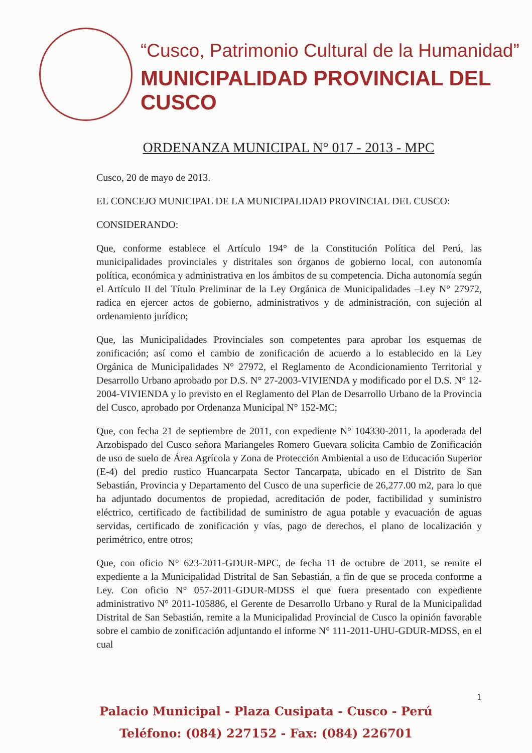“Cusco, Patrimonio Cultural de la Humanidad”
MUNICIPALIDAD PROVINCIAL DEL CUSCO
ORDENANZA MUNICIPAL N° 017 - 2013 - MPC
Cusco, 20 de mayo de 2013.
EL CONCEJO MUNICIPAL DE LA MUNICIPALIDAD PROVINCIAL DEL CUSCO:
CONSIDERANDO:
Que, conforme establece el Artículo 194° de la Constitución Política del Perú, las municipalidades provinciales y distritales son órganos de gobierno local, con autonomía política, económica y administrativa en los ámbitos de su competencia. Dicha autonomía según el Artículo II del Título Preliminar de la Ley Orgánica de Municipalidades –Ley N° 27972, radica en ejercer actos de gobierno, administrativos y de administración, con sujeción al ordenamiento jurídico;
Que, las Municipalidades Provinciales son competentes para aprobar los esquemas de zonificación; así como el cambio de zonificación de acuerdo a lo establecido en la Ley Orgánica de Municipalidades N° 27972, el Reglamento de Acondicionamiento Territorial y Desarrollo Urbano aprobado por D.S. N° 27-2003-VIVIENDA y modificado por el D.S. N° 12-2004-VIVIENDA y lo previsto en el Reglamento del Plan de Desarrollo Urbano de la Provincia del Cusco, aprobado por Ordenanza Municipal N° 152-MC;
Que, con fecha 21 de septiembre de 2011, con expediente N° 104330-2011, la apoderada del Arzobispado del Cusco señora Mariangeles Romero Guevara solicita Cambio de Zonificación de uso de suelo de Área Agrícola y Zona de Protección Ambiental a uso de Educación Superior (E-4) del predio rustico Huancarpata Sector Tancarpata, ubicado en el Distrito de San Sebastián, Provincia y Departamento del Cusco de una superficie de 26,277.00 m2, para lo que ha adjuntado documentos de propiedad, acreditación de poder, factibilidad y suministro eléctrico, certificado de factibilidad de suministro de agua potable y evacuación de aguas servidas, certificado de zonificación y vías, pago de derechos, el plano de localización y perimétrico, entre otros;
Que, con oficio N° 623-2011-GDUR-MPC, de fecha 11 de octubre de 2011, se remite el expediente a la Municipalidad Distrital de San Sebastián, a fin de que se proceda conforme a Ley. Con oficio N° 057-2011-GDUR-MDSS el que fuera presentado con expediente administrativo N° 2011-105886, el Gerente de Desarrollo Urbano y Rural de la Municipalidad Distrital de San Sebastián, remite a la Municipalidad Provincial de Cusco la opinión favorable sobre el cambio de zonificación adjuntando el informe N° 111-2011-UHU-GDUR-MDSS, en el cual
1
Palacio Municipal - Plaza Cusipata - Cusco - Perú
Teléfono: (084) 227152 - Fax: (084) 226701